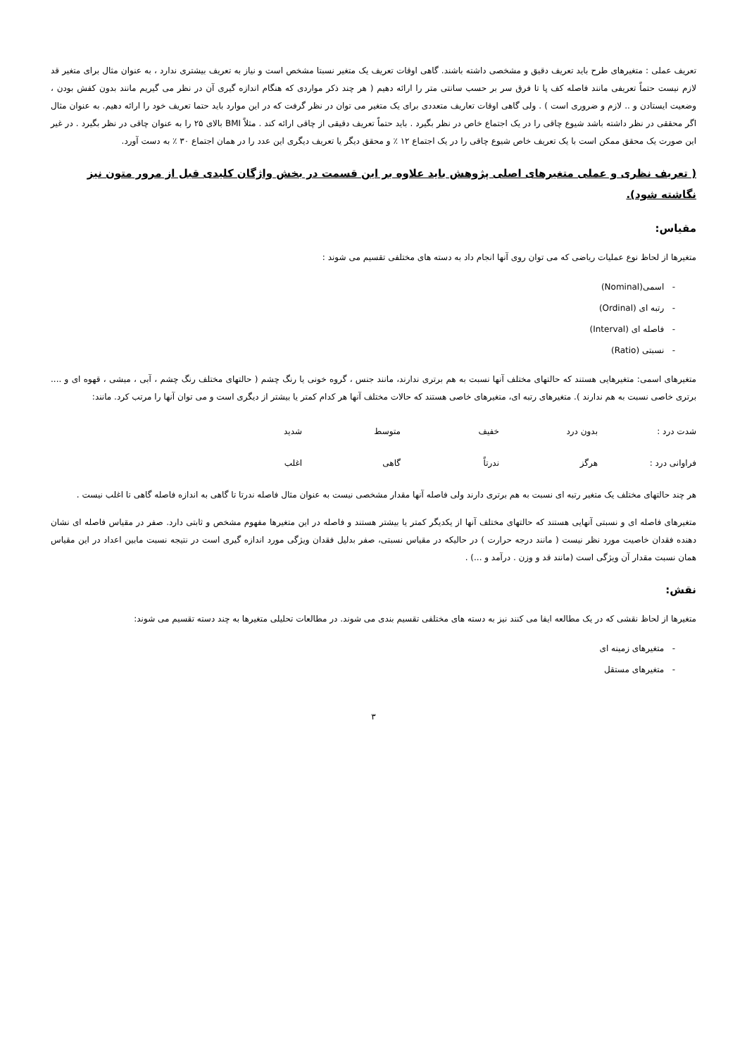تعریف عملی : متغیرهای طرح باید تعریف دقیق و مشخصی داشته باشند. گاهی اوقات تعریف یک متغیر نسبتا مشخص است و نیاز به تعریف بیشتری ندارد ، به عنوان مثال برای متغیر قد لازم نیست حتماً تعریفی مانند فاصله کف پا تا فرق سر بر حسب سانتی متر را ارائه دهیم ( هر چند ذکر مواردی که هنگام اندازه گیری آن در نظر می گیریم مانند بدون کفش بودن ، وضعیت ایستادن و .. لازم و ضروری است ) . ولی گاهی اوقات تعاریف متعددی برای یک متغیر می توان در نظر گرفت که در این موارد باید حتما تعریف خود را ارائه دهیم. به عنوان مثال اگر محققی در نظر داشته باشد شیوع چاقی را در یک اجتماع خاص در نظر بگیرد . باید حتماً تعریف دقیقی از چاقی ارائه کند . مثلاً BMI بالای ۲۵ را به عنوان چاقی در نظر بگیرد . در غیر این صورت یک محقق ممکن است با یک تعریف خاص شیوع چاقی را در یک اجتماع ۱۲ ٪ و محقق دیگر یا تعریف دیگری این عدد را در همان اجتماع ۳۰ ٪ به دست آورد.
( تعریف نظری و عملی متغیرهای اصلی پژوهش باید علاوه بر این قسمت در بخش واژگان کلیدی قبل از مرور متون نیز نگاشته شود).
مقیاس:
متغیرها از لحاظ نوع عملیات ریاضی که می توان روی آنها انجام داد به دسته های مختلفی تقسیم می شوند :
- اسمی(Nominal)
- رتبه ای (Ordinal)
- فاصله ای (Interval)
- نسبتی (Ratio)
متغیرهای اسمی: متغیرهایی هستند که حالتهای مختلف آنها نسبت به هم برتری ندارند، مانند جنس ، گروه خونی یا رنگ چشم ( حالتهای مختلف رنگ چشم ، آبی ، میشی ، قهوه ای و .... برتری خاصی نسبت به هم ندارند ). متغیرهای رتبه ای، متغیرهای خاصی هستند که حالات مختلف آنها هر کدام کمتر یا بیشتر از دیگری است و می توان آنها را مرتب کرد. مانند:
| شدت درد : | بدون درد | خفیف | متوسط | شدید |
| فراوانی درد : | هرگز | ندرتاً | گاهی | اغلب |
هر چند حالتهای مختلف یک متغیر رتبه ای نسبت به هم برتری دارند ولی فاصله آنها مقدار مشخصی نیست به عنوان مثال فاصله ندرتا تا گاهی به اندازه فاصله گاهی تا اغلب نیست .
متغیرهای فاصله ای و نسبتی آنهایی هستند که حالتهای مختلف آنها از یکدیگر کمتر یا بیشتر هستند و فاصله در این متغیرها مفهوم مشخص و ثابتی دارد. صفر در مقیاس فاصله ای نشان دهنده فقدان خاصیت مورد نظر نیست ( مانند درجه حرارت ) در حالیکه در مقیاس نسبتی، صفر بدلیل فقدان ویژگی مورد اندازه گیری است در نتیجه نسبت مابین اعداد در این مقیاس همان نسبت مقدار آن ویژگی است (مانند قد و وزن . درآمد و ...) .
نقش:
متغیرها از لحاظ نقشی که در یک مطالعه ایفا می کنند نیز به دسته های مختلفی تقسیم بندی می شوند. در مطالعات تحلیلی متغیرها به چند دسته تقسیم می شوند:
- متغیرهای زمینه ای
- متغیرهای مستقل
۳